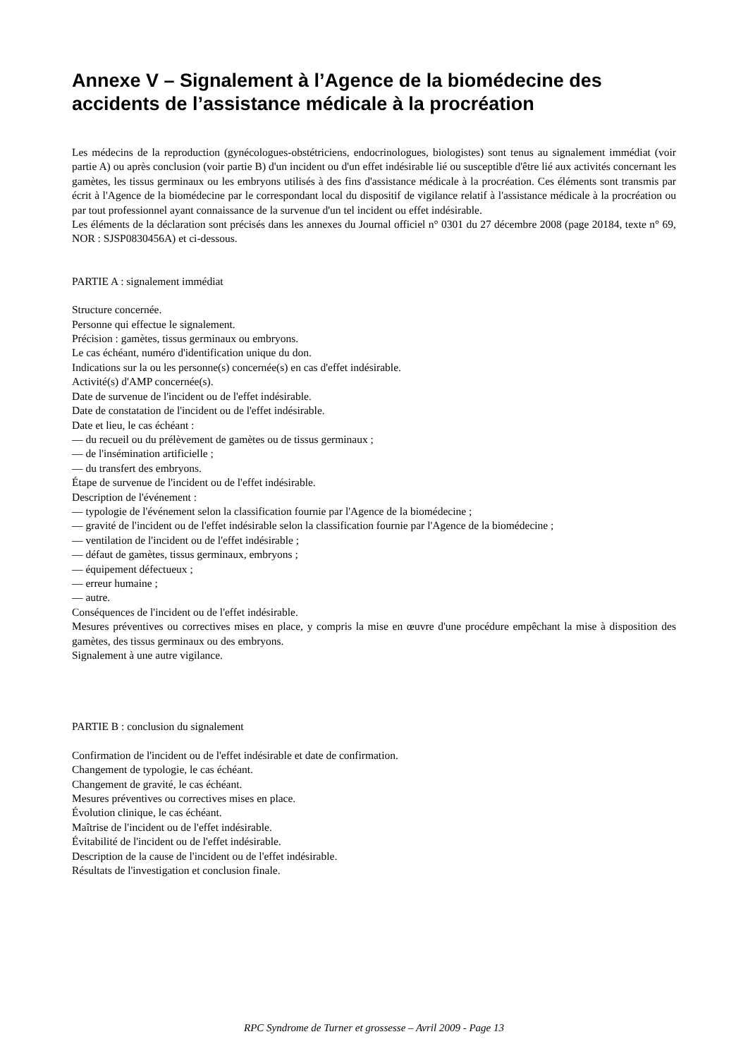Annexe V – Signalement à l’Agence de la biomédecine des accidents de l’assistance médicale à la procréation
Les médecins de la reproduction (gynécologues-obstétriciens, endocrinologues, biologistes) sont tenus au signalement immédiat (voir partie A) ou après conclusion (voir partie B) d'un incident ou d'un effet indésirable lié ou susceptible d'être lié aux activités concernant les gamètes, les tissus germinaux ou les embryons utilisés à des fins d'assistance médicale à la procréation. Ces éléments sont transmis par écrit à l'Agence de la biomédecine par le correspondant local du dispositif de vigilance relatif à l'assistance médicale à la procréation ou par tout professionnel ayant connaissance de la survenue d'un tel incident ou effet indésirable.
Les éléments de la déclaration sont précisés dans les annexes du Journal officiel n° 0301 du 27 décembre 2008 (page 20184, texte n° 69, NOR : SJSP0830456A) et ci-dessous.
PARTIE A : signalement immédiat
Structure concernée.
Personne qui effectue le signalement.
Précision : gamètes, tissus germinaux ou embryons.
Le cas échéant, numéro d'identification unique du don.
Indications sur la ou les personne(s) concernée(s) en cas d'effet indésirable.
Activité(s) d'AMP concernée(s).
Date de survenue de l'incident ou de l'effet indésirable.
Date de constatation de l'incident ou de l'effet indésirable.
Date et lieu, le cas échéant :
— du recueil ou du prélèvement de gamètes ou de tissus germinaux ;
— de l'insémination artificielle ;
— du transfert des embryons.
Étape de survenue de l'incident ou de l'effet indésirable.
Description de l'événement :
— typologie de l'événement selon la classification fournie par l'Agence de la biomédecine ;
— gravité de l'incident ou de l'effet indésirable selon la classification fournie par l'Agence de la biomédecine ;
— ventilation de l'incident ou de l'effet indésirable ;
— défaut de gamètes, tissus germinaux, embryons ;
— équipement défectueux ;
— erreur humaine ;
— autre.
Conséquences de l'incident ou de l'effet indésirable.
Mesures préventives ou correctives mises en place, y compris la mise en œuvre d'une procédure empêchant la mise à disposition des gamètes, des tissus germinaux ou des embryons.
Signalement à une autre vigilance.
PARTIE B : conclusion du signalement
Confirmation de l'incident ou de l'effet indésirable et date de confirmation.
Changement de typologie, le cas échéant.
Changement de gravité, le cas échéant.
Mesures préventives ou correctives mises en place.
Évolution clinique, le cas échéant.
Maîtrise de l'incident ou de l'effet indésirable.
Évitabilité de l'incident ou de l'effet indésirable.
Description de la cause de l'incident ou de l'effet indésirable.
Résultats de l'investigation et conclusion finale.
RPC Syndrome de Turner et grossesse – Avril 2009 - Page 13